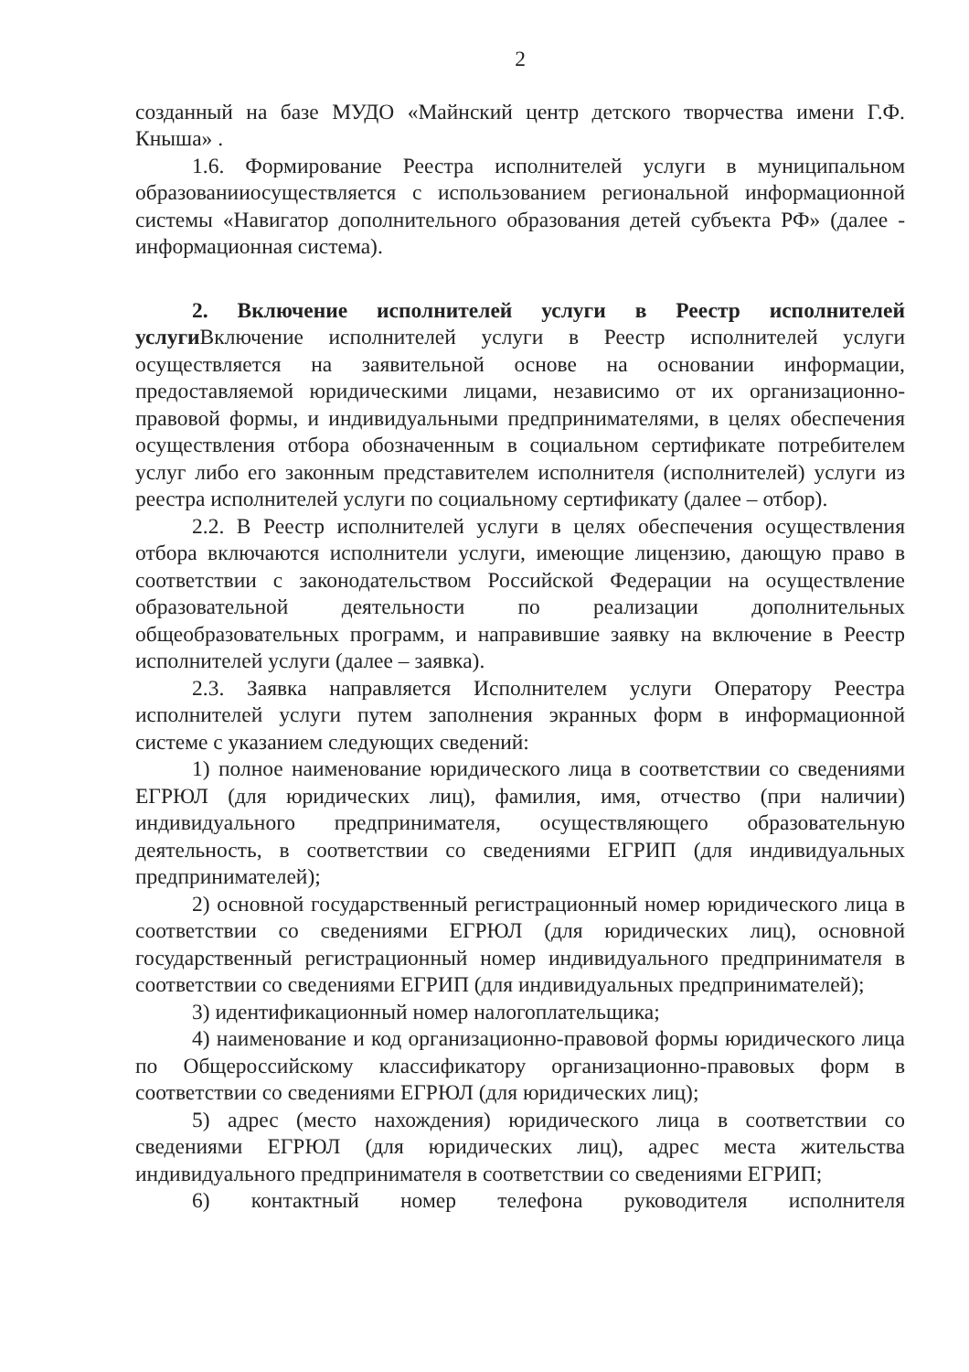2
созданный на базе МУДО «Майнский центр детского творчества имени Г.Ф. Кныша» .
1.6. Формирование Реестра исполнителей услуги в муниципальном образованииосуществляется с использованием региональной информационной системы «Навигатор дополнительного образования детей субъекта РФ» (далее - информационная система).
2. Включение исполнителей услуги в Реестр исполнителей услуги Включение исполнителей услуги в Реестр исполнителей услуги осуществляется на заявительной основе на основании информации, предоставляемой юридическими лицами, независимо от их организационно-правовой формы, и индивидуальными предпринимателями, в целях обеспечения осуществления отбора обозначенным в социальном сертификате потребителем услуг либо его законным представителем исполнителя (исполнителей) услуги из реестра исполнителей услуги по социальному сертификату (далее – отбор).
2.2. В Реестр исполнителей услуги в целях обеспечения осуществления отбора включаются исполнители услуги, имеющие лицензию, дающую право в соответствии с законодательством Российской Федерации на осуществление образовательной деятельности по реализации дополнительных общеобразовательных программ, и направившие заявку на включение в Реестр исполнителей услуги (далее – заявка).
2.3. Заявка направляется Исполнителем услуги Оператору Реестра исполнителей услуги путем заполнения экранных форм в информационной системе с указанием следующих сведений:
1) полное наименование юридического лица в соответствии со сведениями ЕГРЮЛ (для юридических лиц), фамилия, имя, отчество (при наличии) индивидуального предпринимателя, осуществляющего образовательную деятельность, в соответствии со сведениями ЕГРИП (для индивидуальных предпринимателей);
2) основной государственный регистрационный номер юридического лица в соответствии со сведениями ЕГРЮЛ (для юридических лиц), основной государственный регистрационный номер индивидуального предпринимателя в соответствии со сведениями ЕГРИП (для индивидуальных предпринимателей);
3) идентификационный номер налогоплательщика;
4) наименование и код организационно-правовой формы юридического лица по Общероссийскому классификатору организационно-правовых форм в соответствии со сведениями ЕГРЮЛ (для юридических лиц);
5) адрес (место нахождения) юридического лица в соответствии со сведениями ЕГРЮЛ (для юридических лиц), адрес места жительства индивидуального предпринимателя в соответствии со сведениями ЕГРИП;
6) контактный номер телефона руководителя исполнителя